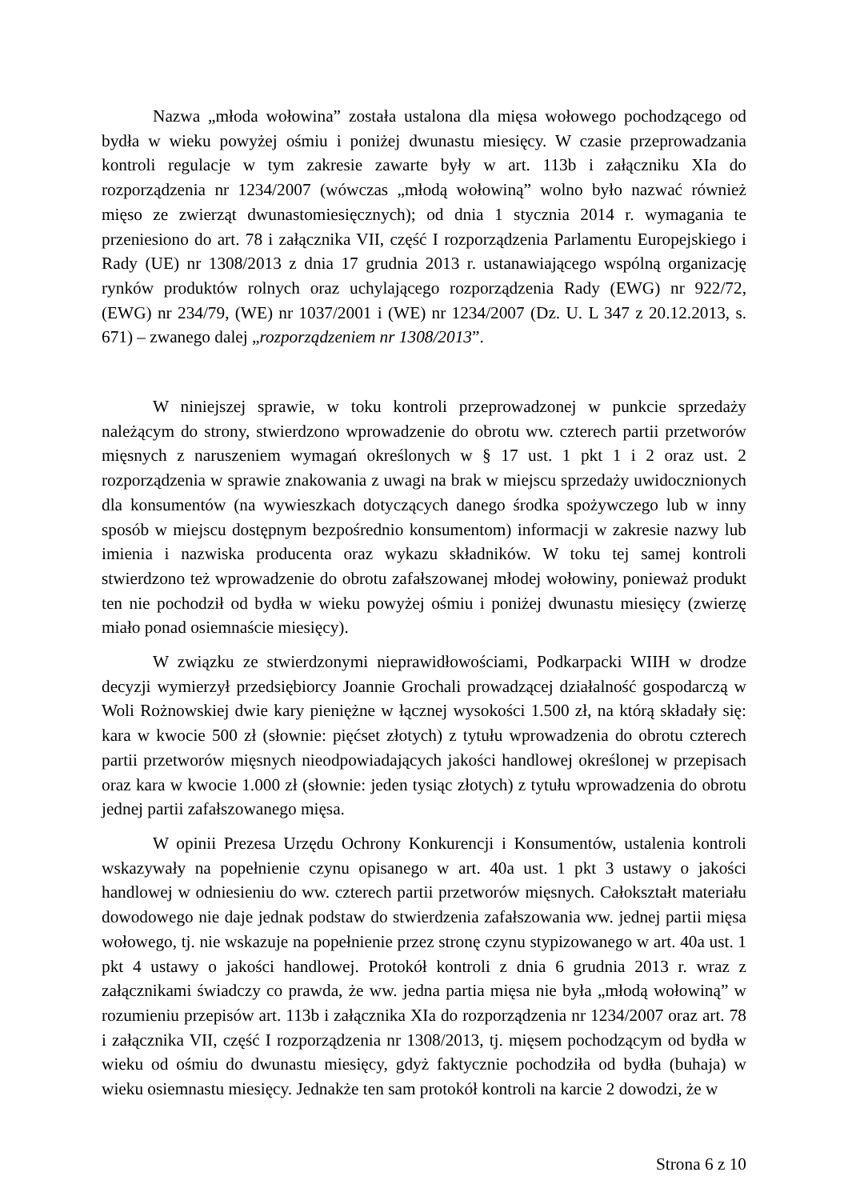Nazwa „młoda wołowina” została ustalona dla mięsa wołowego pochodzącego od bydła w wieku powyżej ośmiu i poniżej dwunastu miesięcy. W czasie przeprowadzania kontroli regulacje w tym zakresie zawarte były w art. 113b i załączniku XIa do rozporządzenia nr 1234/2007 (wówczas „młodą wołowiną” wolno było nazwać również mięso ze zwierząt dwunastomiesięcznych); od dnia 1 stycznia 2014 r. wymagania te przeniesiono do art. 78 i załącznika VII, część I rozporządzenia Parlamentu Europejskiego i Rady (UE) nr 1308/2013 z dnia 17 grudnia 2013 r. ustanawiającego wspólną organizację rynków produktów rolnych oraz uchylającego rozporządzenia Rady (EWG) nr 922/72, (EWG) nr 234/79, (WE) nr 1037/2001 i (WE) nr 1234/2007 (Dz. U. L 347 z 20.12.2013, s. 671) – zwanego dalej „rozporządzeniem nr 1308/2013”.
W niniejszej sprawie, w toku kontroli przeprowadzonej w punkcie sprzedaży należącym do strony, stwierdzono wprowadzenie do obrotu ww. czterech partii przetworów mięsnych z naruszeniem wymagań określonych w § 17 ust. 1 pkt 1 i 2 oraz ust. 2 rozporządzenia w sprawie znakowania z uwagi na brak w miejscu sprzedaży uwidocznionych dla konsumentów (na wywieszkach dotyczących danego środka spożywczego lub w inny sposób w miejscu dostępnym bezpośrednio konsumentom) informacji w zakresie nazwy lub imienia i nazwiska producenta oraz wykazu składników. W toku tej samej kontroli stwierdzono też wprowadzenie do obrotu zafałszowanej młodej wołowiny, ponieważ produkt ten nie pochodził od bydła w wieku powyżej ośmiu i poniżej dwunastu miesięcy (zwierzę miało ponad osiemnaście miesięcy).
W związku ze stwierdzonymi nieprawidłowościami, Podkarpacki WIIH w drodze decyzji wymierzył przedsiębiorcy Joannie Grochali prowadzącej działalność gospodarczą w Woli Rożnowskiej dwie kary pieniężne w łącznej wysokości 1.500 zł, na którą składały się: kara w kwocie 500 zł (słownie: pięćset złotych) z tytułu wprowadzenia do obrotu czterech partii przetworów mięsnych nieodpowiadających jakości handlowej określonej w przepisach oraz kara w kwocie 1.000 zł (słownie: jeden tysiąc złotych) z tytułu wprowadzenia do obrotu jednej partii zafałszowanego mięsa.
W opinii Prezesa Urzędu Ochrony Konkurencji i Konsumentów, ustalenia kontroli wskazywały na popełnienie czynu opisanego w art. 40a ust. 1 pkt 3 ustawy o jakości handlowej w odniesieniu do ww. czterech partii przetworów mięsnych. Całokształt materiału dowodowego nie daje jednak podstaw do stwierdzenia zafałszowania ww. jednej partii mięsa wołowego, tj. nie wskazuje na popełnienie przez stronę czynu stypizowanego w art. 40a ust. 1 pkt 4 ustawy o jakości handlowej. Protokół kontroli z dnia 6 grudnia 2013 r. wraz z załącznikami świadczy co prawda, że ww. jedna partia mięsa nie była „młodą wołowiną” w rozumieniu przepisów art. 113b i załącznika XIa do rozporządzenia nr 1234/2007 oraz art. 78 i załącznika VII, część I rozporządzenia nr 1308/2013, tj. mięsem pochodzącym od bydła w wieku od ośmiu do dwunastu miesięcy, gdyż faktycznie pochodziła od bydła (buhaja) w wieku osiemnastu miesięcy. Jednakże ten sam protokół kontroli na karcie 2 dowodzi, że w
Strona 6 z 10